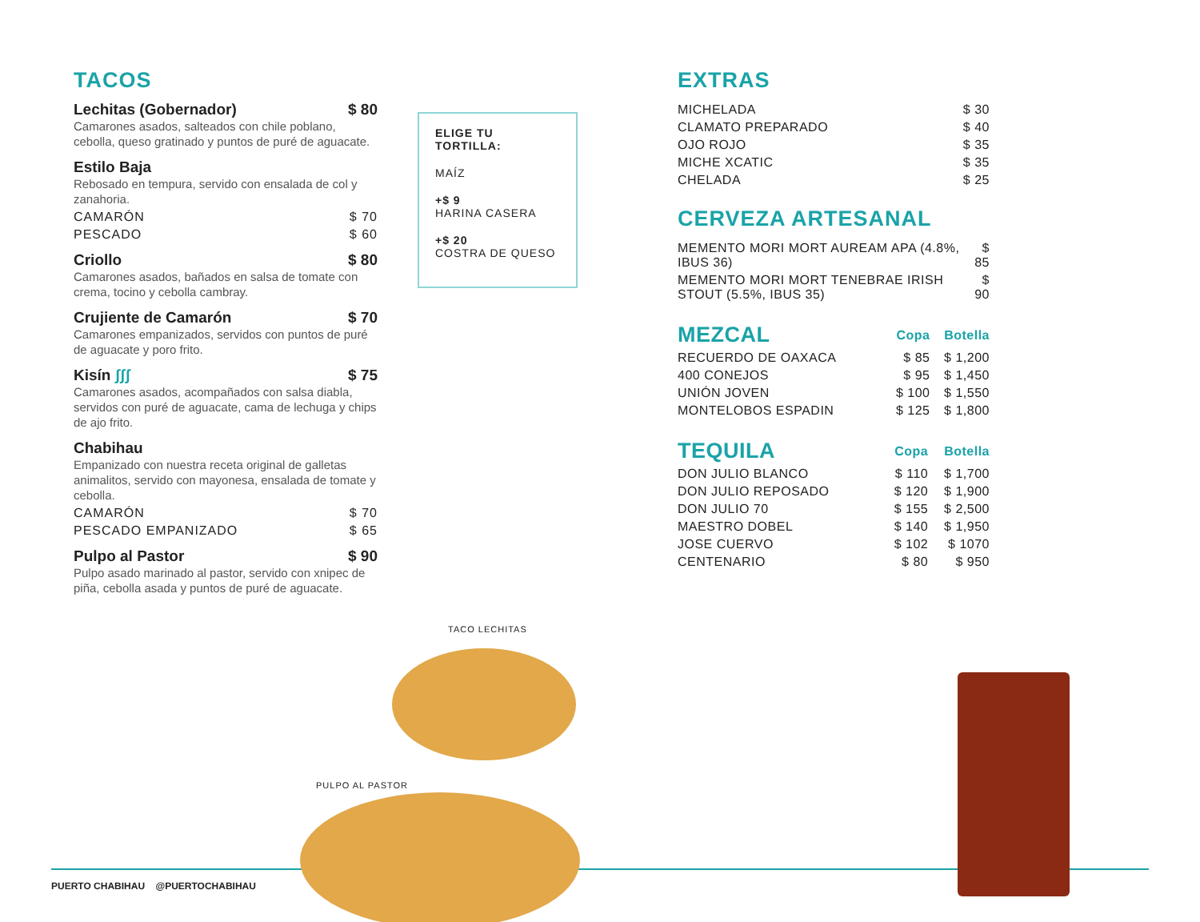TACOS
Lechitas (Gobernador) $ 80
Camarones asados, salteados con chile poblano, cebolla, queso gratinado y puntos de puré de aguacate.
Estilo Baja
Rebosado en tempura, servido con ensalada de col y zanahoria.
CAMARÓN $ 70
PESCADO $ 60
Criollo $ 80
Camarones asados, bañados en salsa de tomate con crema, tocino y cebolla cambray.
Crujiente de Camarón $ 70
Camarones empanizados, servidos con puntos de puré de aguacate y poro frito.
Kisín ʃʃʃ $ 75
Camarones asados, acompañados con salsa diabla, servidos con puré de aguacate, cama de lechuga y chips de ajo frito.
Chabihau
Empanizado con nuestra receta original de galletas animalitos, servido con mayonesa, ensalada de tomate y cebolla.
CAMARÓN $ 70
PESCADO EMPANIZADO $ 65
Pulpo al Pastor $ 90
Pulpo asado marinado al pastor, servido con xnipec de piña, cebolla asada y puntos de puré de aguacate.
ELIGE TU TORTILLA:
MAÍZ
+$ 9
HARINA CASERA
+$ 20
COSTRA DE QUESO
EXTRAS
| MICHELADA | $ 30 |
| CLAMATO PREPARADO | $ 40 |
| OJO ROJO | $ 35 |
| MICHE XCATIC | $ 35 |
| CHELADA | $ 25 |
CERVEZA ARTESANAL
| MEMENTO MORI MORT AUREAM APA (4.8%, IBUS 36) | $ 85 |
| MEMENTO MORI MORT TENEBRAE IRISH STOUT (5.5%, IBUS 35) | $ 90 |
| MEZCAL | Copa | Botella |
| --- | --- | --- |
| RECUERDO DE OAXACA | $ 85 | $ 1,200 |
| 400 CONEJOS | $ 95 | $ 1,450 |
| UNIÓN JOVEN | $ 100 | $ 1,550 |
| MONTELOBOS ESPADIN | $ 125 | $ 1,800 |
| TEQUILA | Copa | Botella |
| --- | --- | --- |
| DON JULIO BLANCO | $ 110 | $ 1,700 |
| DON JULIO REPOSADO | $ 120 | $ 1,900 |
| DON JULIO 70 | $ 155 | $ 2,500 |
| MAESTRO DOBEL | $ 140 | $ 1,950 |
| JOSE CUERVO | $ 102 | $ 1070 |
| CENTENARIO | $ 80 | $ 950 |
PUERTO CHABIHAU @PUERTOCHABIHAU
TACO LECHITAS
PULPO AL PASTOR